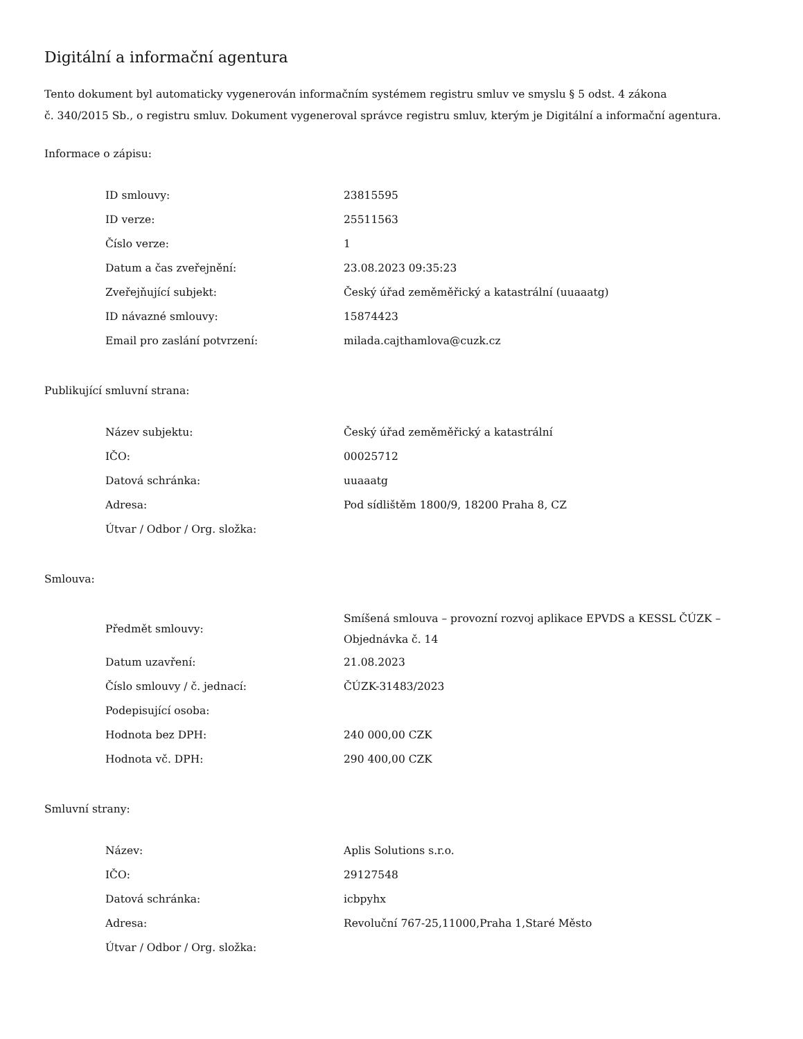Digitální a informační agentura
Tento dokument byl automaticky vygenerován informačním systémem registru smluv ve smyslu § 5 odst. 4 zákona
č. 340/2015 Sb., o registru smluv. Dokument vygeneroval správce registru smluv, kterým je Digitální a informační agentura.
Informace o zápisu:
| ID smlouvy: | 23815595 |
| ID verze: | 25511563 |
| Číslo verze: | 1 |
| Datum a čas zveřejnění: | 23.08.2023 09:35:23 |
| Zveřejňující subjekt: | Český úřad zeměměřický a katastrální (uuaaatg) |
| ID návazné smlouvy: | 15874423 |
| Email pro zaslání potvrzení: | milada.cajthamlova@cuzk.cz |
Publikující smluvní strana:
| Název subjektu: | Český úřad zeměměřický a katastrální |
| IČO: | 00025712 |
| Datová schránka: | uuaaatg |
| Adresa: | Pod sídlištěm 1800/9, 18200 Praha 8, CZ |
| Útvar / Odbor / Org. složka: | |
Smlouva:
| Předmět smlouvy: | Smíšená smlouva – provozní rozvoj aplikace EPVDS a KESSL ČÚZK – Objednávka č. 14 |
| Datum uzavření: | 21.08.2023 |
| Číslo smlouvy / č. jednací: | ČÚZK-31483/2023 |
| Podepisující osoba: | |
| Hodnota bez DPH: | 240 000,00 CZK |
| Hodnota vč. DPH: | 290 400,00 CZK |
Smluvní strany:
| Název: | Aplis Solutions s.r.o. |
| IČO: | 29127548 |
| Datová schránka: | icbpyhx |
| Adresa: | Revoluční 767-25,11000,Praha 1,Staré Město |
| Útvar / Odbor / Org. složka: | |